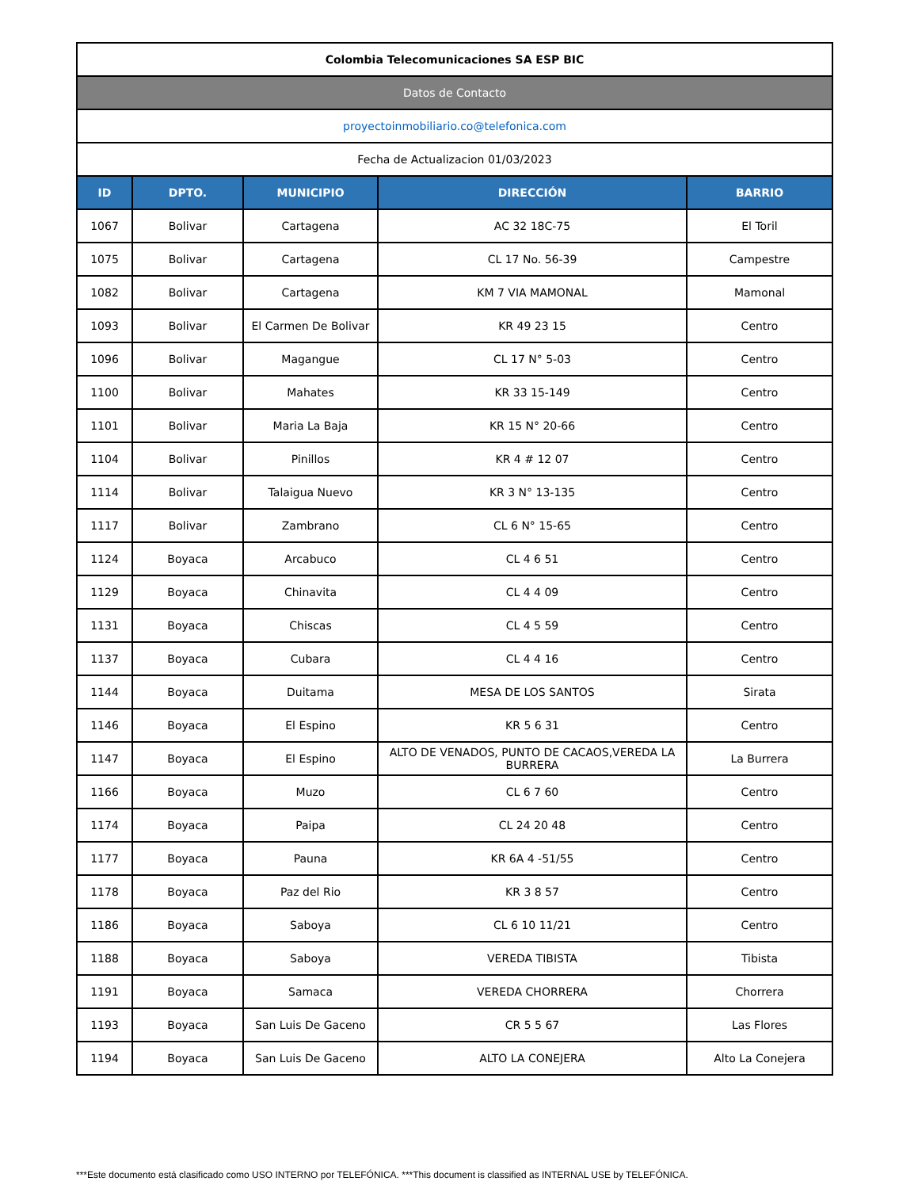| Colombia Telecomunicaciones SA ESP BIC | | | | |
| Datos de Contacto | | | | |
| proyectoinmobiliario.co@telefonica.com | | | | |
| Fecha de Actualizacion 01/03/2023 | | | | |
| ID | DPTO. | MUNICIPIO | DIRECCIÓN | BARRIO |
| 1067 | Bolivar | Cartagena | AC 32 18C-75 | El Toril |
| 1075 | Bolivar | Cartagena | CL 17 No. 56-39 | Campestre |
| 1082 | Bolivar | Cartagena | KM 7 VIA MAMONAL | Mamonal |
| 1093 | Bolivar | El Carmen De Bolivar | KR 49 23 15 | Centro |
| 1096 | Bolivar | Magangue | CL 17 N° 5-03 | Centro |
| 1100 | Bolivar | Mahates | KR 33 15-149 | Centro |
| 1101 | Bolivar | Maria La Baja | KR 15 N° 20-66 | Centro |
| 1104 | Bolivar | Pinillos | KR 4 # 12 07 | Centro |
| 1114 | Bolivar | Talaigua Nuevo | KR 3 N° 13-135 | Centro |
| 1117 | Bolivar | Zambrano | CL 6 N° 15-65 | Centro |
| 1124 | Boyaca | Arcabuco | CL 4 6 51 | Centro |
| 1129 | Boyaca | Chinavita | CL 4 4 09 | Centro |
| 1131 | Boyaca | Chiscas | CL 4 5 59 | Centro |
| 1137 | Boyaca | Cubara | CL 4 4 16 | Centro |
| 1144 | Boyaca | Duitama | MESA DE LOS SANTOS | Sirata |
| 1146 | Boyaca | El Espino | KR 5 6 31 | Centro |
| 1147 | Boyaca | El Espino | ALTO DE VENADOS, PUNTO DE CACAOS,VEREDA LA BURRERA | La Burrera |
| 1166 | Boyaca | Muzo | CL 6 7 60 | Centro |
| 1174 | Boyaca | Paipa | CL 24 20 48 | Centro |
| 1177 | Boyaca | Pauna | KR 6A 4 -51/55 | Centro |
| 1178 | Boyaca | Paz del Rio | KR 3 8 57 | Centro |
| 1186 | Boyaca | Saboya | CL 6 10 11/21 | Centro |
| 1188 | Boyaca | Saboya | VEREDA TIBISTA | Tibista |
| 1191 | Boyaca | Samaca | VEREDA CHORRERA | Chorrera |
| 1193 | Boyaca | San Luis De Gaceno | CR 5 5 67 | Las Flores |
| 1194 | Boyaca | San Luis De Gaceno | ALTO LA CONEJERA | Alto La Conejera |
***Este documento está clasificado como USO INTERNO por TELEFÓNICA. ***This document is classified as INTERNAL USE by TELEFÓNICA.